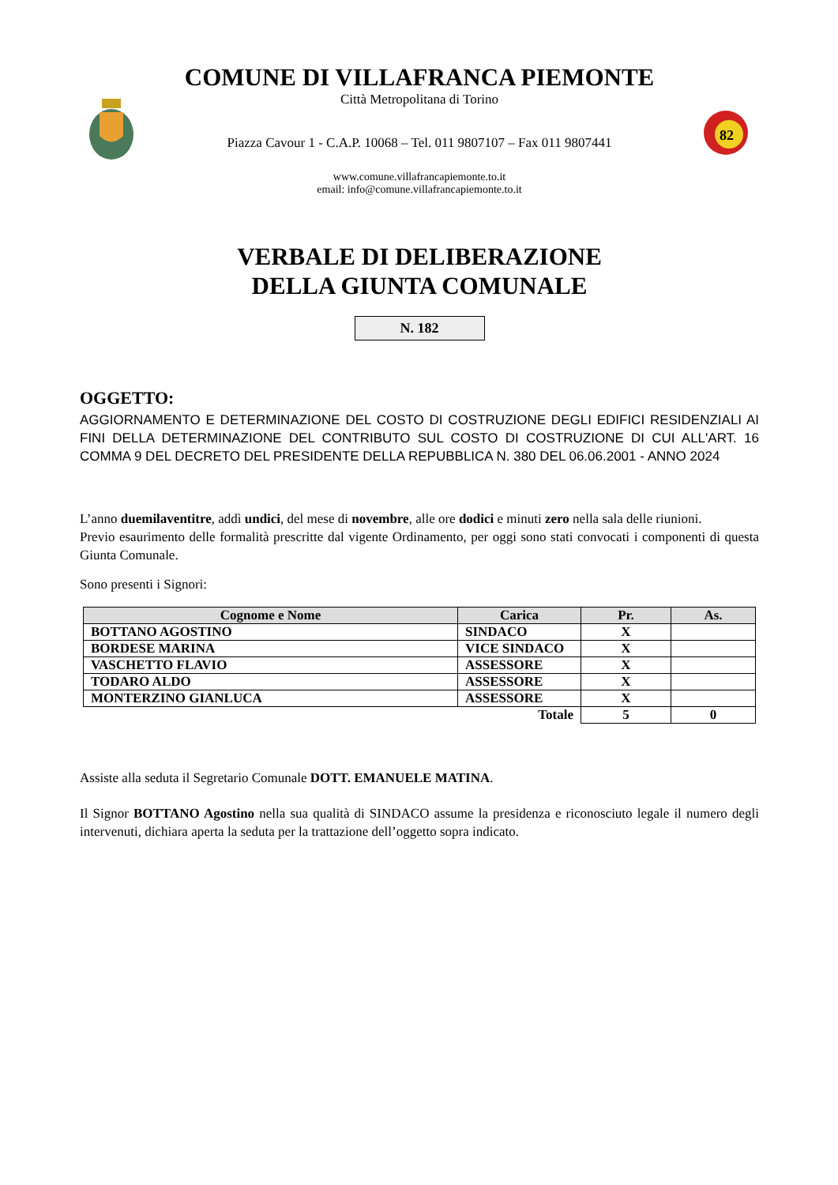COMUNE DI VILLAFRANCA PIEMONTE
Città Metropolitana di Torino
Piazza Cavour 1 - C.A.P. 10068 – Tel. 011 9807107 – Fax 011 9807441
www.comune.villafrancapiemonte.to.it
email: info@comune.villafrancapiemonte.to.it
82
VERBALE DI DELIBERAZIONE
DELLA GIUNTA COMUNALE
N. 182
OGGETTO:
AGGIORNAMENTO E DETERMINAZIONE DEL COSTO DI COSTRUZIONE DEGLI EDIFICI RESIDENZIALI AI FINI DELLA DETERMINAZIONE DEL CONTRIBUTO SUL COSTO DI COSTRUZIONE DI CUI ALL'ART. 16 COMMA 9 DEL DECRETO DEL PRESIDENTE DELLA REPUBBLICA N. 380 DEL 06.06.2001 - ANNO 2024
L’anno duemilaventitre, addì undici, del mese di novembre, alle ore dodici e minuti zero nella sala delle riunioni.
Previo esaurimento delle formalità prescritte dal vigente Ordinamento, per oggi sono stati convocati i componenti di questa Giunta Comunale.
Sono presenti i Signori:
| Cognome e Nome | Carica | Pr. | As. |
| --- | --- | --- | --- |
| BOTTANO AGOSTINO | SINDACO | X | |
| BORDESE MARINA | VICE SINDACO | X | |
| VASCHETTO FLAVIO | ASSESSORE | X | |
| TODARO ALDO | ASSESSORE | X | |
| MONTERZINO GIANLUCA | ASSESSORE | X | |
| Totale | | 5 | 0 |
Assiste alla seduta il Segretario Comunale DOTT. EMANUELE MATINA.
Il Signor BOTTANO Agostino nella sua qualità di SINDACO assume la presidenza e riconosciuto legale il numero degli intervenuti, dichiara aperta la seduta per la trattazione dell’oggetto sopra indicato.